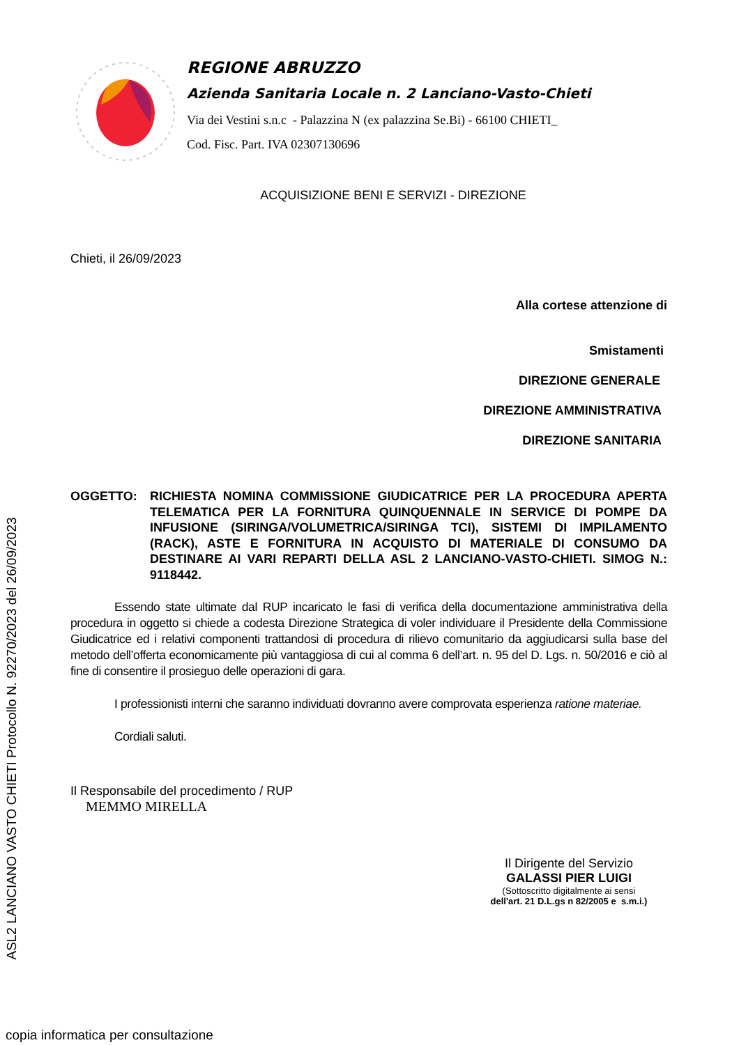ASL2 LANCIANO VASTO CHIETI Protocollo N. 92270/2023 del 26/09/2023
REGIONE ABRUZZO
Azienda Sanitaria Locale n. 2 Lanciano-Vasto-Chieti
Via dei Vestini s.n.c - Palazzina N (ex palazzina Se.Bi) - 66100 CHIETI_
Cod. Fisc. Part. IVA 02307130696
ACQUISIZIONE BENI E SERVIZI - DIREZIONE
Chieti, il 26/09/2023
Alla cortese attenzione di
Smistamenti
DIREZIONE GENERALE
DIREZIONE AMMINISTRATIVA
DIREZIONE SANITARIA
OGGETTO: RICHIESTA NOMINA COMMISSIONE GIUDICATRICE PER LA PROCEDURA APERTA TELEMATICA PER LA FORNITURA QUINQUENNALE IN SERVICE DI POMPE DA INFUSIONE (SIRINGA/VOLUMETRICA/SIRINGA TCI), SISTEMI DI IMPILAMENTO (RACK), ASTE E FORNITURA IN ACQUISTO DI MATERIALE DI CONSUMO DA DESTINARE AI VARI REPARTI DELLA ASL 2 LANCIANO-VASTO-CHIETI. SIMOG N.: 9118442.
Essendo state ultimate dal RUP incaricato le fasi di verifica della documentazione amministrativa della procedura in oggetto si chiede a codesta Direzione Strategica di voler individuare il Presidente della Commissione Giudicatrice ed i relativi componenti trattandosi di procedura di rilievo comunitario da aggiudicarsi sulla base del metodo dell’offerta economicamente più vantaggiosa di cui al comma 6 dell’art. n. 95 del D. Lgs. n. 50/2016 e ciò al fine di consentire il prosieguo delle operazioni di gara.
I professionisti interni che saranno individuati dovranno avere comprovata esperienza ratione materiae.
Cordiali saluti.
Il Responsabile del procedimento / RUP
MEMMO MIRELLA
Il Dirigente del Servizio
GALASSI PIER LUIGI
(Sottoscritto digitalmente ai sensi
dell'art. 21 D.L.gs n 82/2005 e s.m.i.)
copia informatica per consultazione